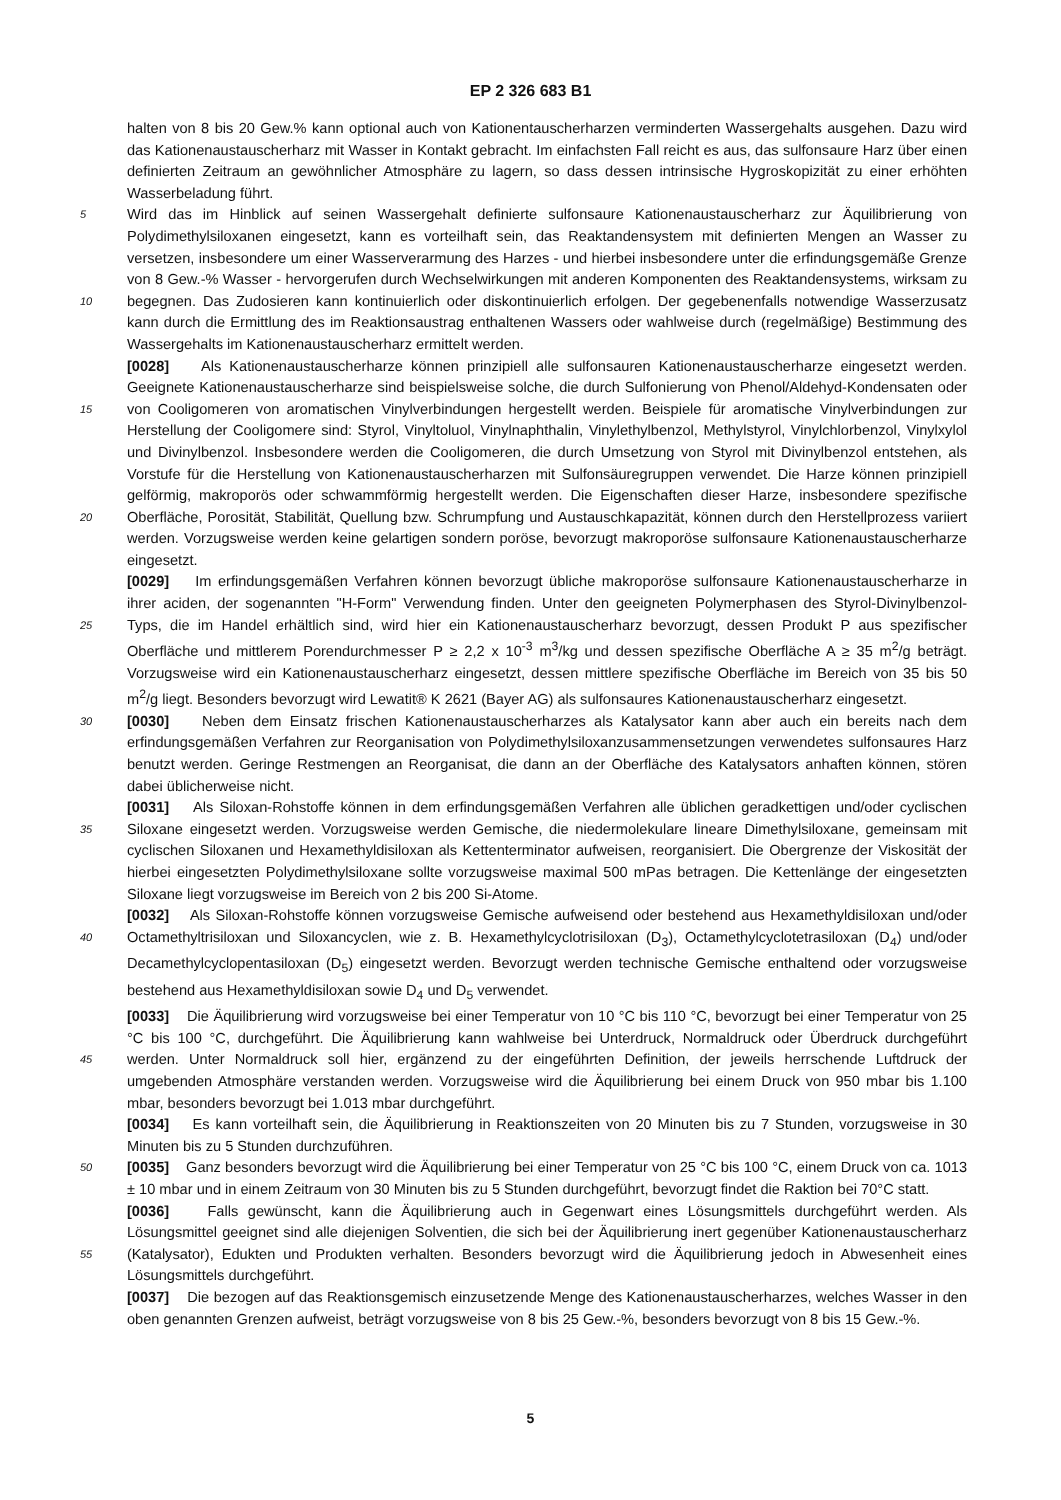EP 2 326 683 B1
halten von 8 bis 20 Gew.% kann optional auch von Kationentauscherharzen verminderten Wassergehalts ausgehen. Dazu wird das Kationenaustauscherharz mit Wasser in Kontakt gebracht. Im einfachsten Fall reicht es aus, das sulfonsaure Harz über einen definierten Zeitraum an gewöhnlicher Atmosphäre zu lagern, so dass dessen intrinsische Hygroskopizität zu einer erhöhten Wasserbeladung führt.
5 Wird das im Hinblick auf seinen Wassergehalt definierte sulfonsaure Kationenaustauscherharz zur Äquilibrierung von Polydimethylsiloxanen eingesetzt, kann es vorteilhaft sein, das Reaktandensystem mit definierten Mengen an Wasser zu versetzen, insbesondere um einer Wasserverarmung des Harzes - und hierbei insbesondere unter die erfindungsgemäße Grenze von 8 Gew.-% Wasser - hervorgerufen durch Wechselwirkungen mit anderen Komponenten des Reaktandensystems, wirksam zu begegnen. Das Zudosieren kann kontinuierlich oder diskontinuierlich erfolgen. Der gegebenenfalls notwendige 10 Wasserzusatz kann durch die Ermittlung des im Reaktionsaustrag enthaltenen Wassers oder wahlweise durch (regelmäßige) Bestimmung des Wassergehalts im Kationenaustauscherharz ermittelt werden.
[0028] Als Kationenaustauscherharze können prinzipiell alle sulfonsauren Kationenaustauscherharze eingesetzt werden. Geeignete Kationenaustauscherharze sind beispielsweise solche, die durch Sulfonierung von Phenol/Aldehyd-Kondensaten oder von Cooligomeren von aromatischen Vinylverbindungen hergestellt werden. Beispiele für aromatische 15 Vinylverbindungen zur Herstellung der Cooligomere sind: Styrol, Vinyltoluol, Vinylnaphthalin, Vinylethylbenzol, Methylstyrol, Vinylchlorbenzol, Vinylxylol und Divinylbenzol. Insbesondere werden die Cooligomeren, die durch Umsetzung von Styrol mit Divinylbenzol entstehen, als Vorstufe für die Herstellung von Kationenaustauscherharzen mit Sulfonsäuregruppen verwendet. Die Harze können prinzipiell gelförmig, makroporös oder schwammförmig hergestellt werden. Die Eigenschaften dieser Harze, insbesondere spezifische Oberfläche, Porosität, Stabilität, Quellung bzw. Schrumpfung 20 und Austauschkapazität, können durch den Herstellprozess variiert werden. Vorzugsweise werden keine gelartigen sondern poröse, bevorzugt makroporöse sulfonsaure Kationenaustauscherharze eingesetzt.
[0029] Im erfindungsgemäßen Verfahren können bevorzugt übliche makroporöse sulfonsaure Kationenaustauscherharze in ihrer aciden, der sogenannten "H-Form" Verwendung finden. Unter den geeigneten Polymerphasen des Styrol-Divinylbenzol-Typs, die im Handel erhältlich sind, wird hier ein Kationenaustauscherharz bevorzugt, dessen Produkt P 25 aus spezifischer Oberfläche und mittlerem Porendurchmesser P ≥ 2,2 x 10<sup>-3</sup> m<sup>3</sup>/kg und dessen spezifische Oberfläche A ≥ 35 m<sup>2</sup>/g beträgt. Vorzugsweise wird ein Kationenaustauscherharz eingesetzt, dessen mittlere spezifische Oberfläche im Bereich von 35 bis 50 m<sup>2</sup>/g liegt. Besonders bevorzugt wird Lewatit® K 2621 (Bayer AG) als sulfonsaures Kationenaustauscherharz eingesetzt.
[0030] Neben dem Einsatz frischen Kationenaustauscherharzes als Katalysator kann aber auch ein bereits nach dem 30 erfindungsgemäßen Verfahren zur Reorganisation von Polydimethylsiloxanzusammensetzungen verwendetes sulfonsaures Harz benutzt werden. Geringe Restmengen an Reorganisat, die dann an der Oberfläche des Katalysators anhaften können, stören dabei üblicherweise nicht.
[0031] Als Siloxan-Rohstoffe können in dem erfindungsgemäßen Verfahren alle üblichen geradkettigen und/oder cyclischen Siloxane eingesetzt werden. Vorzugsweise werden Gemische, die niedermolekulare lineare Dimethylsiloxane, 35 gemeinsam mit cyclischen Siloxanen und Hexamethyldisiloxan als Kettenterminator aufweisen, reorganisiert. Die Obergrenze der Viskosität der hierbei eingesetzten Polydimethylsiloxane sollte vorzugsweise maximal 500 mPas betragen. Die Kettenlänge der eingesetzten Siloxane liegt vorzugsweise im Bereich von 2 bis 200 Si-Atome.
[0032] Als Siloxan-Rohstoffe können vorzugsweise Gemische aufweisend oder bestehend aus Hexamethyldisiloxan und/oder Octamethyltrisiloxan und Siloxancyclen, wie z. B. Hexamethylcyclotrisiloxan (D<sub>3</sub>), Octamethylcyclotetrasiloxan 40 (D<sub>4</sub>) und/oder Decamethylcyclopentasiloxan (D<sub>5</sub>) eingesetzt werden. Bevorzugt werden technische Gemische enthaltend oder vorzugsweise bestehend aus Hexamethyldisiloxan sowie D<sub>4</sub> und D<sub>5</sub> verwendet.
[0033] Die Äquilibrierung wird vorzugsweise bei einer Temperatur von 10 °C bis 110 °C, bevorzugt bei einer Temperatur von 25 °C bis 100 °C, durchgeführt. Die Äquilibrierung kann wahlweise bei Unterdruck, Normaldruck oder Überdruck durchgeführt werden. Unter Normaldruck soll hier, ergänzend zu der eingeführten Definition, der jeweils herrschende 45 Luftdruck der umgebenden Atmosphäre verstanden werden. Vorzugsweise wird die Äquilibrierung bei einem Druck von 950 mbar bis 1.100 mbar, besonders bevorzugt bei 1.013 mbar durchgeführt.
[0034] Es kann vorteilhaft sein, die Äquilibrierung in Reaktionszeiten von 20 Minuten bis zu 7 Stunden, vorzugsweise in 30 Minuten bis zu 5 Stunden durchzuführen.
[0035] Ganz besonders bevorzugt wird die Äquilibrierung bei einer Temperatur von 25 °C bis 100 °C, einem Druck 50 von ca. 1013 ± 10 mbar und in einem Zeitraum von 30 Minuten bis zu 5 Stunden durchgeführt, bevorzugt findet die Raktion bei 70°C statt.
[0036] Falls gewünscht, kann die Äquilibrierung auch in Gegenwart eines Lösungsmittels durchgeführt werden. Als Lösungsmittel geeignet sind alle diejenigen Solventien, die sich bei der Äquilibrierung inert gegenüber Kationenaustauscherharz (Katalysator), Edukten und Produkten verhalten. Besonders bevorzugt wird die Äquilibrierung jedoch in Ab 55 wesenheit eines Lösungsmittels durchgeführt.
[0037] Die bezogen auf das Reaktionsgemisch einzusetzende Menge des Kationenaustauscherharzes, welches Wasser in den oben genannten Grenzen aufweist, beträgt vorzugsweise von 8 bis 25 Gew.-%, besonders bevorzugt von 8 bis 15 Gew.-%.
5